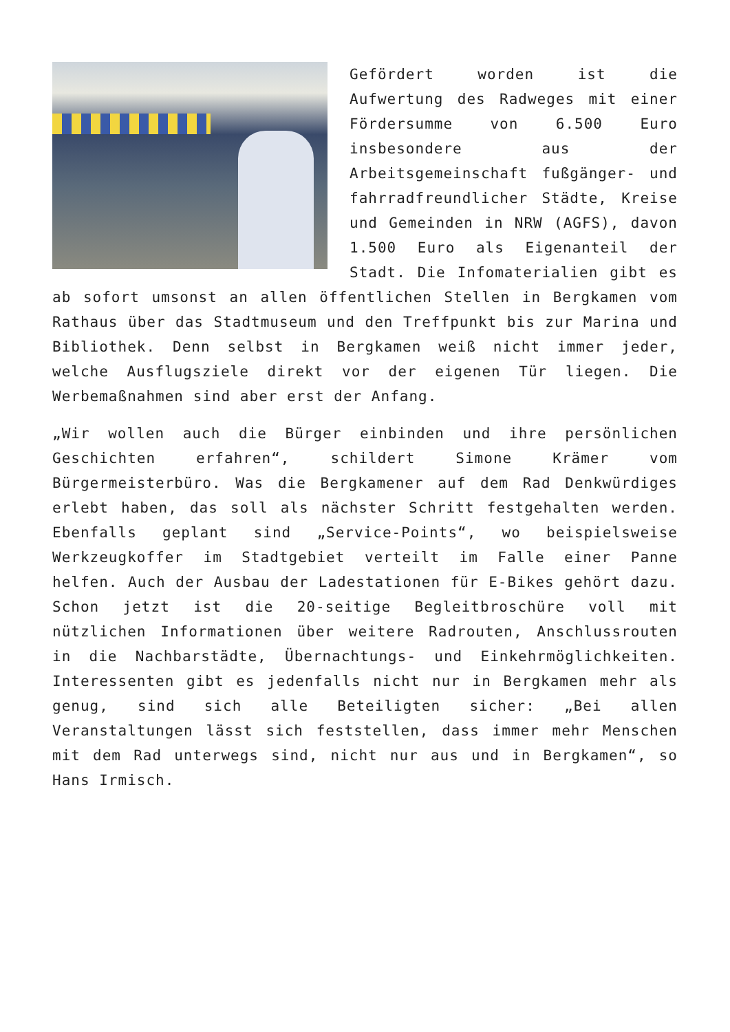Gefördert worden ist die Aufwertung des Radweges mit einer Fördersumme von 6.500 Euro insbesondere aus der Arbeitsgemeinschaft fußgänger- und fahrradfreundlicher Städte, Kreise und Gemeinden in NRW (AGFS), davon 1.500 Euro als Eigenanteil der Stadt. Die Infomaterialien gibt es ab sofort umsonst an allen öffentlichen Stellen in Bergkamen vom Rathaus über das Stadtmuseum und den Treffpunkt bis zur Marina und Bibliothek. Denn selbst in Bergkamen weiß nicht immer jeder, welche Ausflugsziele direkt vor der eigenen Tür liegen. Die Werbemaßnahmen sind aber erst der Anfang.
„Wir wollen auch die Bürger einbinden und ihre persönlichen Geschichten erfahren“, schildert Simone Krämer vom Bürgermeisterbüro. Was die Bergkamener auf dem Rad Denkwürdiges erlebt haben, das soll als nächster Schritt festgehalten werden. Ebenfalls geplant sind „Service-Points“, wo beispielsweise Werkzeugkoffer im Stadtgebiet verteilt im Falle einer Panne helfen. Auch der Ausbau der Ladestationen für E-Bikes gehört dazu. Schon jetzt ist die 20-seitige Begleitbroschüre voll mit nützlichen Informationen über weitere Radrouten, Anschlussrouten in die Nachbarstädte, Übernachtungs- und Einkehrmöglichkeiten. Interessenten gibt es jedenfalls nicht nur in Bergkamen mehr als genug, sind sich alle Beteiligten sicher: „Bei allen Veranstaltungen lässt sich feststellen, dass immer mehr Menschen mit dem Rad unterwegs sind, nicht nur aus und in Bergkamen“, so Hans Irmisch.